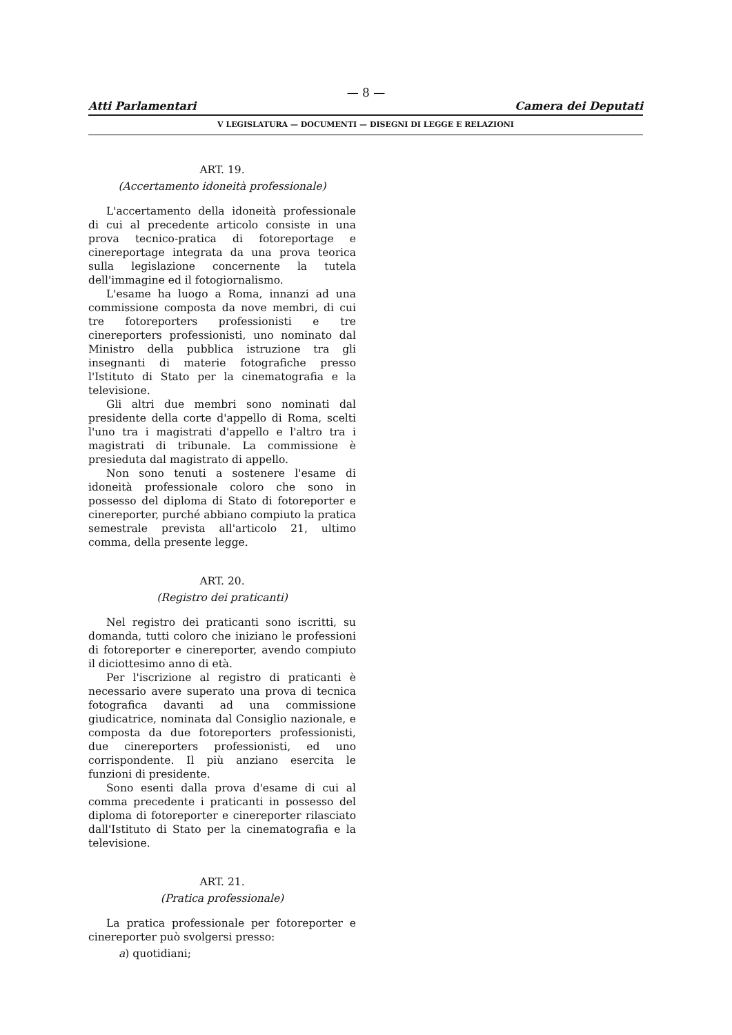— 8 —
Atti Parlamentari Camera dei Deputati
V LEGISLATURA — DOCUMENTI — DISEGNI DI LEGGE E RELAZIONI
ART. 19.
(Accertamento idoneità professionale)
L'accertamento della idoneità professionale di cui al precedente articolo consiste in una prova tecnico-pratica di fotoreportage e cinereportage integrata da una prova teorica sulla legislazione concernente la tutela dell'immagine ed il fotogiornalismo.
L'esame ha luogo a Roma, innanzi ad una commissione composta da nove membri, di cui tre fotoreporters professionisti e tre cinereporters professionisti, uno nominato dal Ministro della pubblica istruzione tra gli insegnanti di materie fotografiche presso l'Istituto di Stato per la cinematografia e la televisione.
Gli altri due membri sono nominati dal presidente della corte d'appello di Roma, scelti l'uno tra i magistrati d'appello e l'altro tra i magistrati di tribunale. La commissione è presieduta dal magistrato di appello.
Non sono tenuti a sostenere l'esame di idoneità professionale coloro che sono in possesso del diploma di Stato di fotoreporter e cinereporter, purché abbiano compiuto la pratica semestrale prevista all'articolo 21, ultimo comma, della presente legge.
ART. 20.
(Registro dei praticanti)
Nel registro dei praticanti sono iscritti, su domanda, tutti coloro che iniziano le professioni di fotoreporter e cinereporter, avendo compiuto il diciottesimo anno di età.
Per l'iscrizione al registro di praticanti è necessario avere superato una prova di tecnica fotografica davanti ad una commissione giudicatrice, nominata dal Consiglio nazionale, e composta da due fotoreporters professionisti, due cinereporters professionisti, ed uno corrispondente. Il più anziano esercita le funzioni di presidente.
Sono esenti dalla prova d'esame di cui al comma precedente i praticanti in possesso del diploma di fotoreporter e cinereporter rilasciato dall'Istituto di Stato per la cinematografia e la televisione.
ART. 21.
(Pratica professionale)
La pratica professionale per fotoreporter e cinereporter può svolgersi presso:
a) quotidiani;